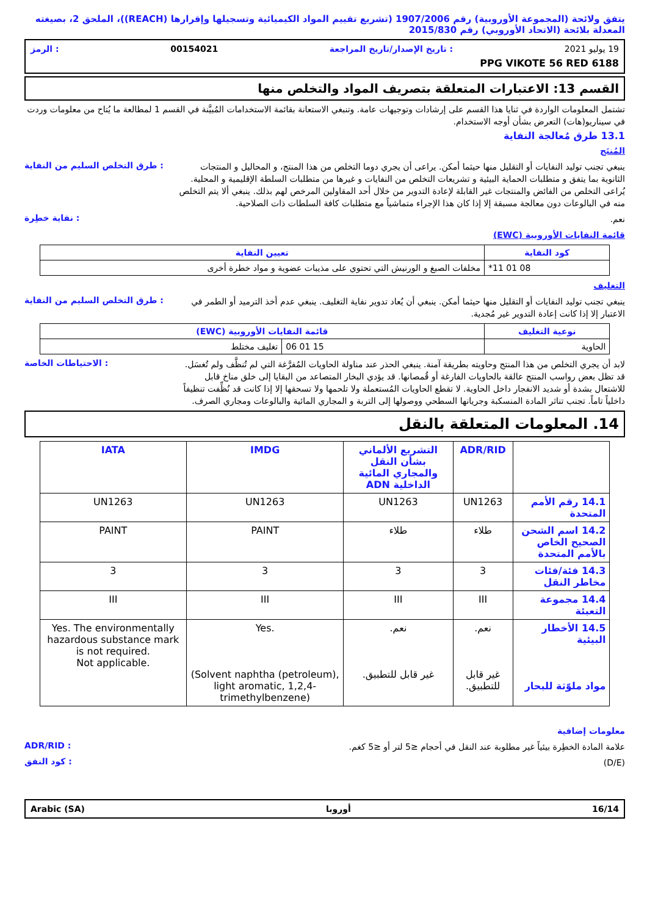يتفق ولائحة (المجموعة الأوروبية) رقم 1907/2006 (تشريع تقييم المواد الكيميائية وتسجيلها وإقرارها (REACH))، الملحق 2، بصيغته المعدلة بلائحة (الاتحاد الأوروبي) رقم 2015/830
19 يوليو 2021: تاريخ الإصدار/تاريخ المراجعة 00154021: الرمز
PPG VIKOTE 56 RED 6188
القسم 13: الاعتبارات المتعلقة بتصريف المواد والتخلص منها
تشتمل المعلومات الواردة في ثنايا هذا القسم على إرشادات وتوجيهات عامة. وتنبغي الاستعانة بقائمة الاستخدامات المُبيَّنة في القسم 1 لمطالعة ما يُتاح من معلومات وردت في سيناريو(هات) التعرض بشأن أوجه الاستخدام.
13.1 طرق مُعالجة النفاية
المُنتَج
ينبغي تجنب توليد النفايات أو التقليل منها حيثما أمكن. يراعى أن يجري دوما التخلص من هذا المنتج، و المحاليل و المنتجات الثانوية بما يتفق و متطلبات الحماية البيئية و تشريعات التخلص من النفايات و غيرها من متطلبات السلطة الإقليمية و المحلية. يُراعى التخلص من الفائض والمنتجات غير القابلة لإعادة التدوير من خلال أحد المقاولين المرخص لهم بذلك. ينبغي ألا يتم التخلص منه في البالوعات دون معالجة مسبقة إلا إذا كان هذا الإجراء متماشياً مع متطلبات كافة السلطات ذات الصلاحية.
: طرق التخلص السليم من النفاية
نعم.
: نفاية خطِرة
قائمة النفايات الأوروبية (EWC)
| كود النفاية | تعيين النفاية |
| --- | --- |
| 08 01 11* | مخلفات الصبغ و الورنيش التي تحتوي على مذيبات عضوية و مواد خطرة أخرى |
التغليف
ينبغي تجنب توليد النفايات أو التقليل منها حيثما أمكن. ينبغي أن يُعاد تدوير نفاية التغليف. ينبغي عدم أخذ الترميد أو الطمر في الاعتبار إلا إذا كانت إعادة التدوير غير مُجدية.
: طرق التخلص السليم من النفاية
| نوعية التغليف | قائمة النفايات الأوروبية (EWC) | |
| --- | --- | --- |
| الحاوية | 15 01 06 | تغليف مختلط |
لابد أن يجري التخلص من هذا المنتج وحاويته بطريقة آمنة. ينبغي الحذر عند مناولة الحاويات المُفرَّغة التي لم تُنظَّف ولم تُغسَل. قد تظل بعض رواسب المنتج عالقة بالحاويات الفارغة أو قُمصانها. قد يؤدي البخار المتصاعد من البقايا إلى خلق مناخ قابل للاشتعال بشدة أو شديد الانفجار داخل الحاوية. لا تقطع الحاويات المُستعملة ولا تلحمها ولا تسحقها إلا إذا كانت قد نُظِّفت تنظيفاً داخلياً تاماً. تجنب تناثر المادة المنسكبة وجريانها السطحي ووصولها إلى التربة و المجاري المائية والبالوعات ومجاري الصرف.
: الاحتياطات الخاصة
14. المعلومات المتعلقة بالنقل
| | ADR/RID | التشريع الألماني بشأن النقل والمجاري المائية الداخلية ADN | IMDG | IATA |
| 14.1 رقم الأمم المتحدة | UN1263 | UN1263 | UN1263 | UN1263 |
| 14.2 اسم الشحن الصحيح الخاص بالأمم المتحدة | طلاء | طلاء | PAINT | PAINT |
| 14.3 فئة/فئات مخاطر النقل | 3 | 3 | 3 | 3 |
| 14.4 مجموعة التعبئة | III | III | III | III |
| 14.5 الأخطار البيئية مواد ملوّثة للبحار | نعم. غير قابل للتطبيق. | نعم. غير قابل للتطبيق. | Yes. (Solvent naphtha (petroleum), light aromatic, 1,2,4-trimethylbenzene) | Yes. The environmentally hazardous substance mark is not required. Not applicable. |
معلومات إضافية
علامة المادة الخطِرة بيئياً غير مطلوبة عند النقل في أحجام ≤5 لتر أو ≤5 كغم.
: ADR/RID
(D/E)
: كود النفق
16/14 أوروبا Arabic (SA)